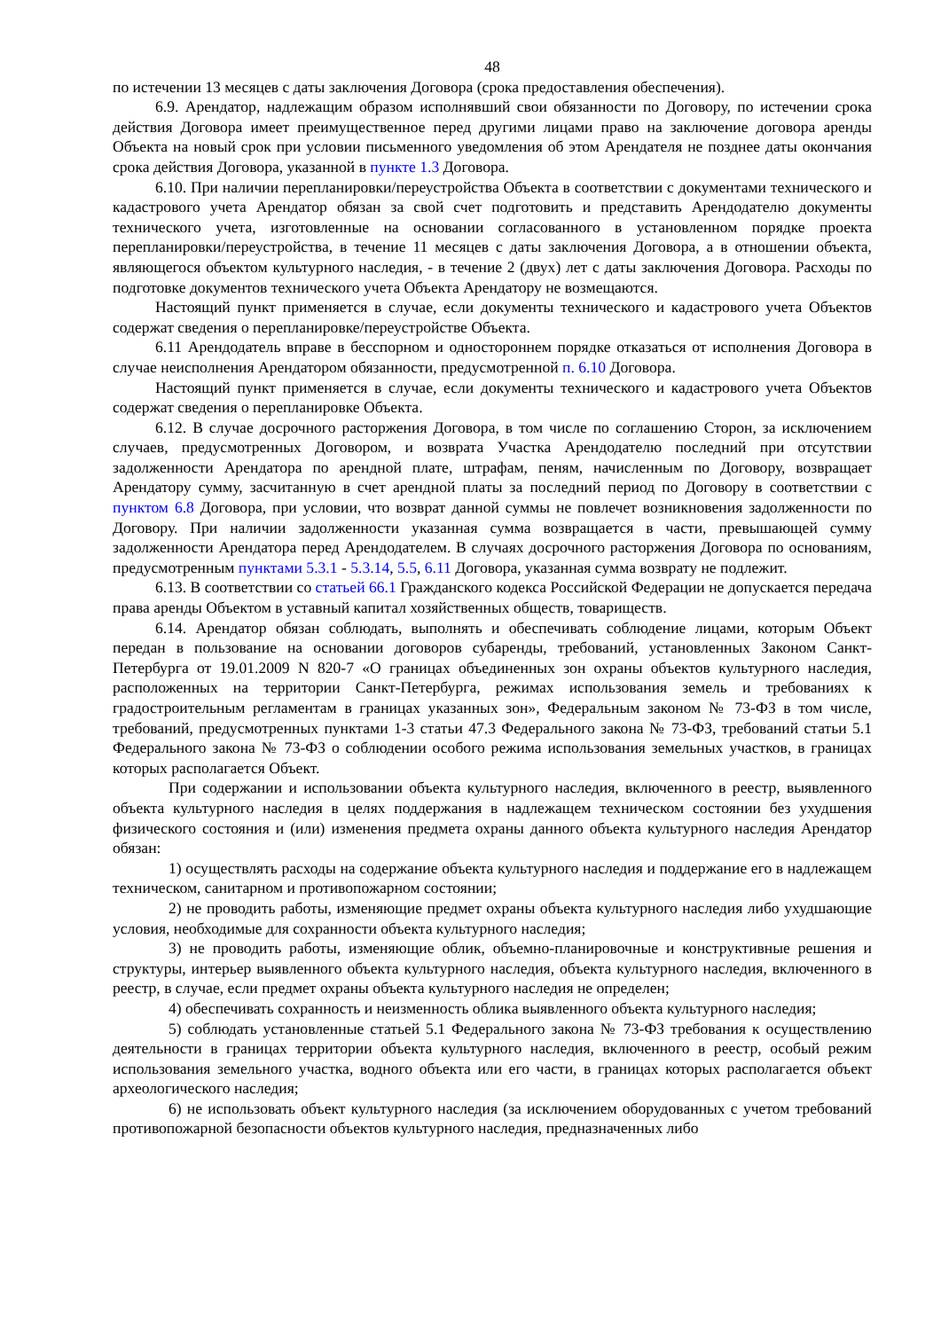48
по истечении 13 месяцев с даты заключения Договора (срока предоставления обеспечения).
6.9. Арендатор, надлежащим образом исполнявший свои обязанности по Договору, по истечении срока действия Договора имеет преимущественное перед другими лицами право на заключение договора аренды Объекта на новый срок при условии письменного уведомления об этом Арендателя не позднее даты окончания срока действия Договора, указанной в пункте 1.3 Договора.
6.10. При наличии перепланировки/переустройства Объекта в соответствии с документами технического и кадастрового учета Арендатор обязан за свой счет подготовить и представить Арендодателю документы технического учета, изготовленные на основании согласованного в установленном порядке проекта перепланировки/переустройства, в течение 11 месяцев с даты заключения Договора, а в отношении объекта, являющегося объектом культурного наследия, - в течение 2 (двух) лет с даты заключения Договора. Расходы по подготовке документов технического учета Объекта Арендатору не возмещаются.
Настоящий пункт применяется в случае, если документы технического и кадастрового учета Объектов содержат сведения о перепланировке/переустройстве Объекта.
6.11 Арендодатель вправе в бесспорном и одностороннем порядке отказаться от исполнения Договора в случае неисполнения Арендатором обязанности, предусмотренной п. 6.10 Договора.
Настоящий пункт применяется в случае, если документы технического и кадастрового учета Объектов содержат сведения о перепланировке Объекта.
6.12. В случае досрочного расторжения Договора, в том числе по соглашению Сторон, за исключением случаев, предусмотренных Договором, и возврата Участка Арендодателю последний при отсутствии задолженности Арендатора по арендной плате, штрафам, пеням, начисленным по Договору, возвращает Арендатору сумму, засчитанную в счет арендной платы за последний период по Договору в соответствии с пунктом 6.8 Договора, при условии, что возврат данной суммы не повлечет возникновения задолженности по Договору. При наличии задолженности указанная сумма возвращается в части, превышающей сумму задолженности Арендатора перед Арендодателем. В случаях досрочного расторжения Договора по основаниям, предусмотренным пунктами 5.3.1 - 5.3.14, 5.5, 6.11 Договора, указанная сумма возврату не подлежит.
6.13. В соответствии со статьей 66.1 Гражданского кодекса Российской Федерации не допускается передача права аренды Объектом в уставный капитал хозяйственных обществ, товариществ.
6.14. Арендатор обязан соблюдать, выполнять и обеспечивать соблюдение лицами, которым Объект передан в пользование на основании договоров субаренды, требований, установленных Законом Санкт-Петербурга от 19.01.2009 N 820-7 «О границах объединенных зон охраны объектов культурного наследия, расположенных на территории Санкт-Петербурга, режимах использования земель и требованиях к градостроительным регламентам в границах указанных зон», Федеральным законом № 73-ФЗ в том числе, требований, предусмотренных пунктами 1-3 статьи 47.3 Федерального закона № 73-ФЗ, требований статьи 5.1 Федерального закона № 73-ФЗ о соблюдении особого режима использования земельных участков, в границах которых располагается Объект.
При содержании и использовании объекта культурного наследия, включенного в реестр, выявленного объекта культурного наследия в целях поддержания в надлежащем техническом состоянии без ухудшения физического состояния и (или) изменения предмета охраны данного объекта культурного наследия Арендатор обязан:
1) осуществлять расходы на содержание объекта культурного наследия и поддержание его в надлежащем техническом, санитарном и противопожарном состоянии;
2) не проводить работы, изменяющие предмет охраны объекта культурного наследия либо ухудшающие условия, необходимые для сохранности объекта культурного наследия;
3) не проводить работы, изменяющие облик, объемно-планировочные и конструктивные решения и структуры, интерьер выявленного объекта культурного наследия, объекта культурного наследия, включенного в реестр, в случае, если предмет охраны объекта культурного наследия не определен;
4) обеспечивать сохранность и неизменность облика выявленного объекта культурного наследия;
5) соблюдать установленные статьей 5.1 Федерального закона № 73-ФЗ требования к осуществлению деятельности в границах территории объекта культурного наследия, включенного в реестр, особый режим использования земельного участка, водного объекта или его части, в границах которых располагается объект археологического наследия;
6) не использовать объект культурного наследия (за исключением оборудованных с учетом требований противопожарной безопасности объектов культурного наследия, предназначенных либо